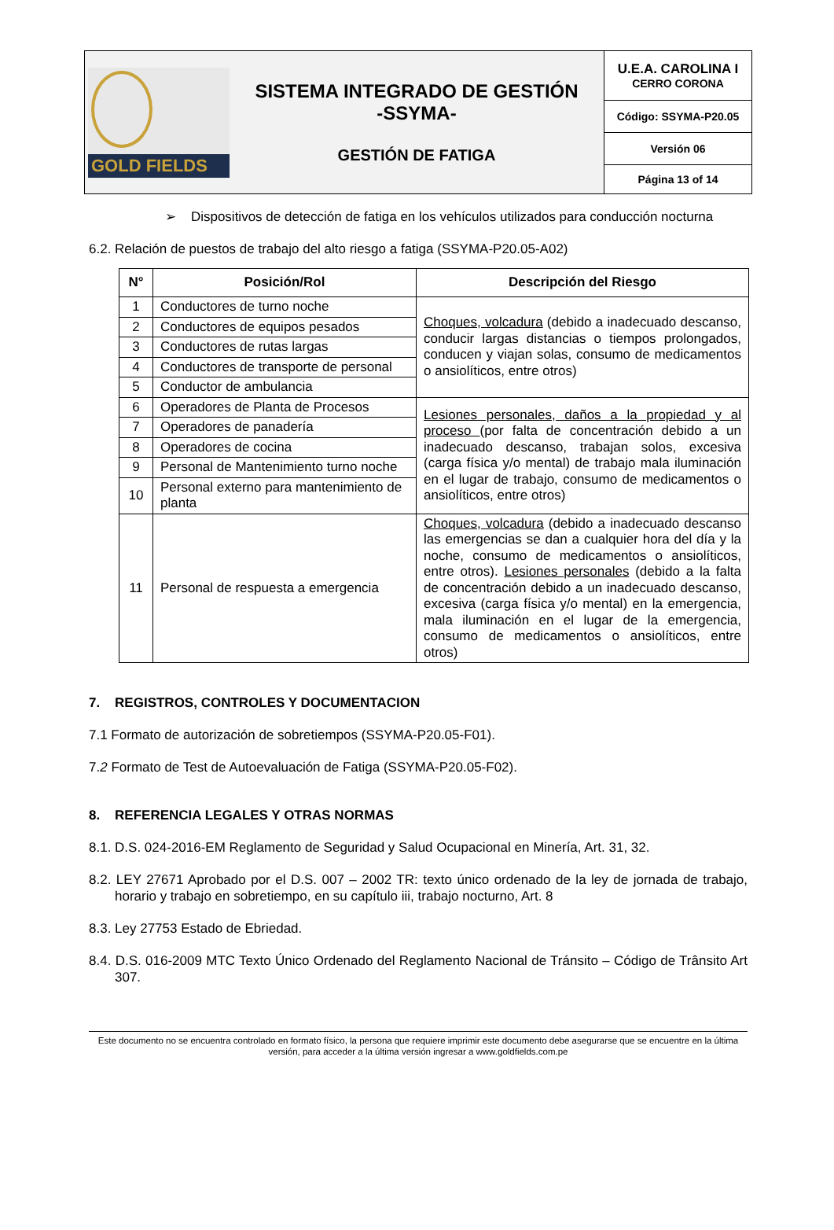| GOLD FIELDS SISTEMA INTEGRADO DE GESTIÓN -SSYMA- GESTIÓN DE FATIGA | U.E.A. CAROLINA I CERRO CORONA |
| | Código: SSYMA-P20.05 |
| | Versión 06 |
| | Página 13 of 14 |
➢ Dispositivos de detección de fatiga en los vehículos utilizados para conducción nocturna
6.2. Relación de puestos de trabajo del alto riesgo a fatiga (SSYMA-P20.05-A02)
| N° | Posición/Rol | Descripción del Riesgo |
| --- | --- | --- |
| 1 | Conductores de turno noche | Choques, volcadura (debido a inadecuado descanso, conducir largas distancias o tiempos prolongados, conducen y viajan solas, consumo de medicamentos o ansiolíticos, entre otros) |
| 2 | Conductores de equipos pesados | |
| 3 | Conductores de rutas largas | |
| 4 | Conductores de transporte de personal | |
| 5 | Conductor de ambulancia | |
| 6 | Operadores de Planta de Procesos | Lesiones personales, daños a la propiedad y al proceso (por falta de concentración debido a un inadecuado descanso, trabajan solos, excesiva (carga física y/o mental) de trabajo mala iluminación en el lugar de trabajo, consumo de medicamentos o ansiolíticos, entre otros) |
| 7 | Operadores de panadería | |
| 8 | Operadores de cocina | |
| 9 | Personal de Mantenimiento turno noche | |
| 10 | Personal externo para mantenimiento de planta | |
| 11 | Personal de respuesta a emergencia | Choques, volcadura (debido a inadecuado descanso las emergencias se dan a cualquier hora del día y la noche, consumo de medicamentos o ansiolíticos, entre otros). Lesiones personales (debido a la falta de concentración debido a un inadecuado descanso, excesiva (carga física y/o mental) en la emergencia, mala iluminación en el lugar de la emergencia, consumo de medicamentos o ansiolíticos, entre otros) |
7. REGISTROS, CONTROLES Y DOCUMENTACION
7.1 Formato de autorización de sobretiempos (SSYMA-P20.05-F01).
7.2 Formato de Test de Autoevaluación de Fatiga (SSYMA-P20.05-F02).
8. REFERENCIA LEGALES Y OTRAS NORMAS
8.1. D.S. 024-2016-EM Reglamento de Seguridad y Salud Ocupacional en Minería, Art. 31, 32.
8.2. LEY 27671 Aprobado por el D.S. 007 – 2002 TR: texto único ordenado de la ley de jornada de trabajo, horario y trabajo en sobretiempo, en su capítulo iii, trabajo nocturno, Art. 8
8.3. Ley 27753 Estado de Ebriedad.
8.4. D.S. 016-2009 MTC Texto Único Ordenado del Reglamento Nacional de Tránsito – Código de Trânsito Art 307.
Este documento no se encuentra controlado en formato físico, la persona que requiere imprimir este documento debe asegurarse que se encuentre en la última versión, para acceder a la última versión ingresar a www.goldfields.com.pe